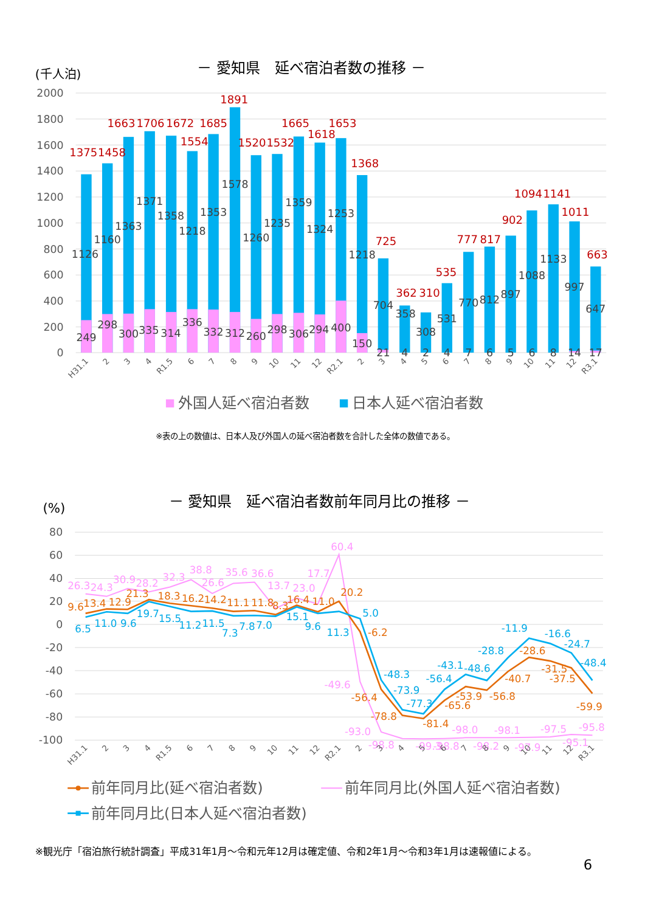(千人泊)
－ 愛知県　延べ宿泊者数の推移 －
2000
1800
1600
1400
1200
1000
800
600
400
200
0
1375
1458
1663
1706
1672
1554
1685
1891
1520
1532
1665
1618
1653
1368
725
362
310
535
777
817
902
1094
1141
1011
663
1126
1160
1363
1371
1358
1218
1353
1578
1260
1235
1359
1324
1253
1218
704
358
308
531
770
812
897
1088
1133
997
647
249
298
300
335
314
336
332
312
260
298
306
294
400
150
21
4
2
4
7
6
5
6
8
14
17
H31.1
2
3
4
R1.5
6
7
8
9
10
11
12
R2.1
2
3
4
5
6
7
8
9
10
11
12
R3.1
外国人延べ宿泊者数
日本人延べ宿泊者数
※表の上の数値は、日本人及び外国人の延べ宿泊者数を合計した全体の数値である。
(%)
－ 愛知県　延べ宿泊者数前年同月比の推移 －
80
60
40
20
0
-20
-40
-60
-80
-100
26.3
24.3
30.9
28.2
32.3
38.8
26.6
35.6
36.6
13.7
23.0
17.7
60.4
-49.6
-93.0
-98.8
-99.3
-98.8
-98.0
-98.2
-98.1
-97.9
-97.5
-95.1
-95.8
9.6
13.4
12.9
21.3
18.3
16.2
14.2
11.1
11.8
8.3
16.4
11.0
20.2
-6.2
-56.4
-78.8
-81.4
-65.6
-53.9
-56.8
-40.7
-28.6
-31.5
-37.5
-59.9
6.5
11.0
9.6
19.7
15.5
11.2
11.5
7.3
7.8
7.0
15.1
9.6
11.3
5.0
-48.3
-73.9
-77.3
-56.4
-43.1
-48.6
-28.8
-11.9
-16.6
-24.7
-48.4
H31.1
2
3
4
R1.5
6
7
8
9
10
11
12
R2.1
2
3
4
5
6
7
8
9
10
11
12
R3.1
前年同月比(延べ宿泊者数)
前年同月比(外国人延べ宿泊者数)
前年同月比(日本人延べ宿泊者数)
※観光庁「宿泊旅行統計調査」平成31年1月～令和元年12月は確定値、令和2年1月～令和3年1月は速報値による。
6